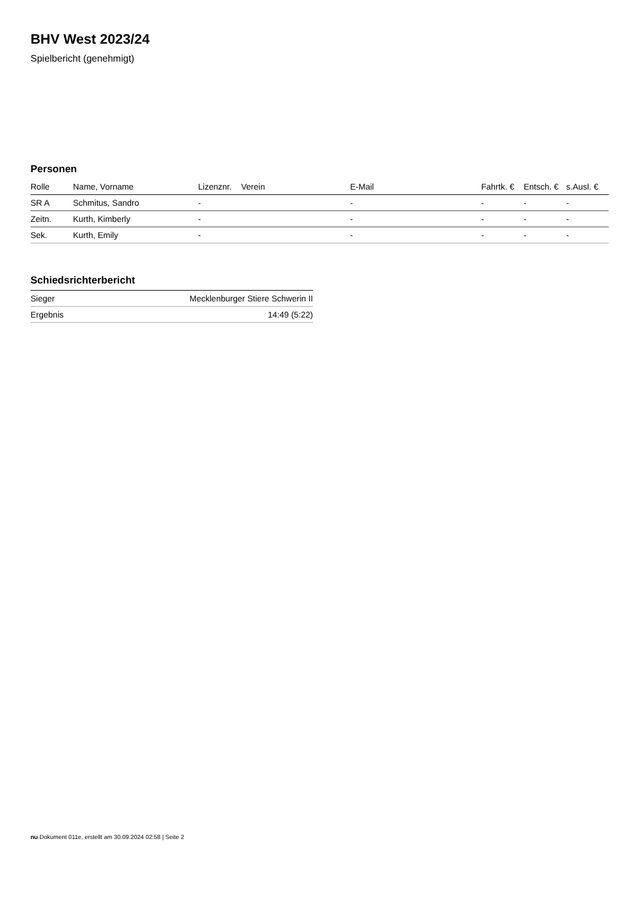BHV West 2023/24
Spielbericht (genehmigt)
Personen
| Rolle | Name, Vorname | Lizenznr. | Verein | E-Mail | Fahrtk. € | Entsch. € | s.Ausl. € |
| --- | --- | --- | --- | --- | --- | --- | --- |
| SR A | Schmitus, Sandro | - | | - | - | - | - |
| Zeitn. | Kurth, Kimberly | - | | - | - | - | - |
| Sek. | Kurth, Emily | - | | - | - | - | - |
Schiedsrichterbericht
| Sieger | Mecklenburger Stiere Schwerin II |
| Ergebnis | 14:49 (5:22) |
nu.Dokument 011e, erstellt am 30.09.2024 02:58 | Seite 2